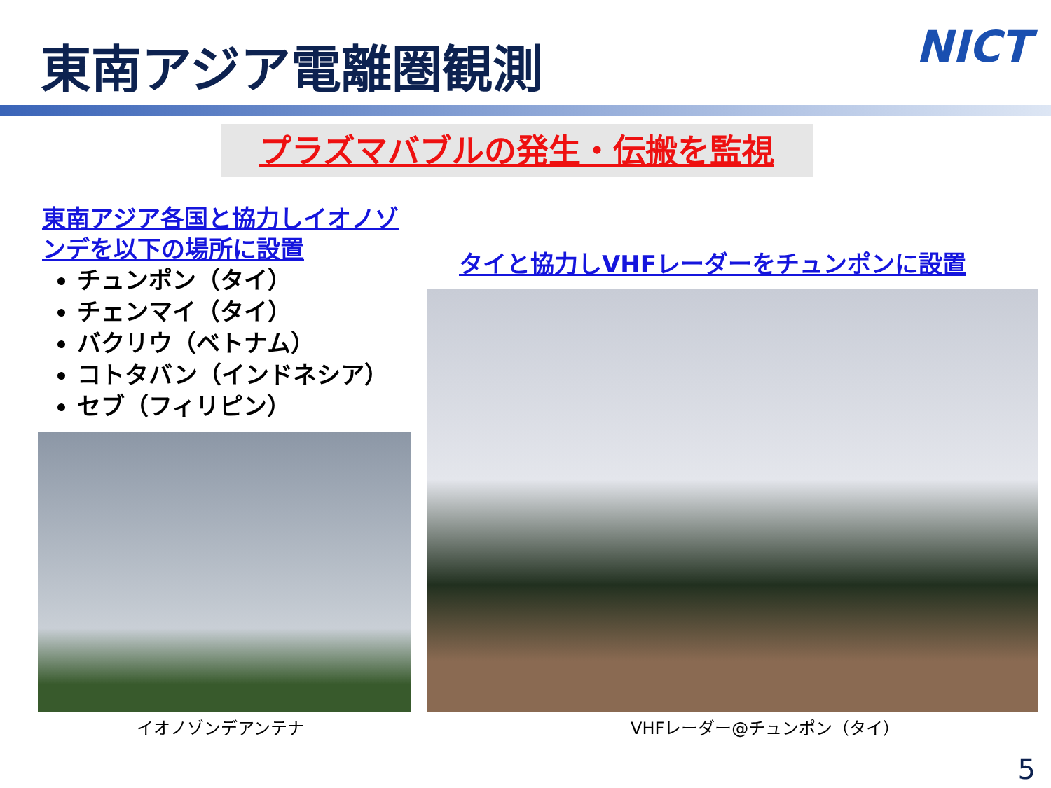東南アジア電離圏観測 NICT
プラズマバブルの発生・伝搬を監視
東南アジア各国と協力しイオノゾンデを以下の場所に設置
チュンポン（タイ）
チェンマイ（タイ）
バクリウ（ベトナム）
コトタバン（インドネシア）
セブ（フィリピン）
タイと協力しVHFレーダーをチュンポンに設置
イオノゾンデアンテナ VHFレーダー@チュンポン（タイ）
5